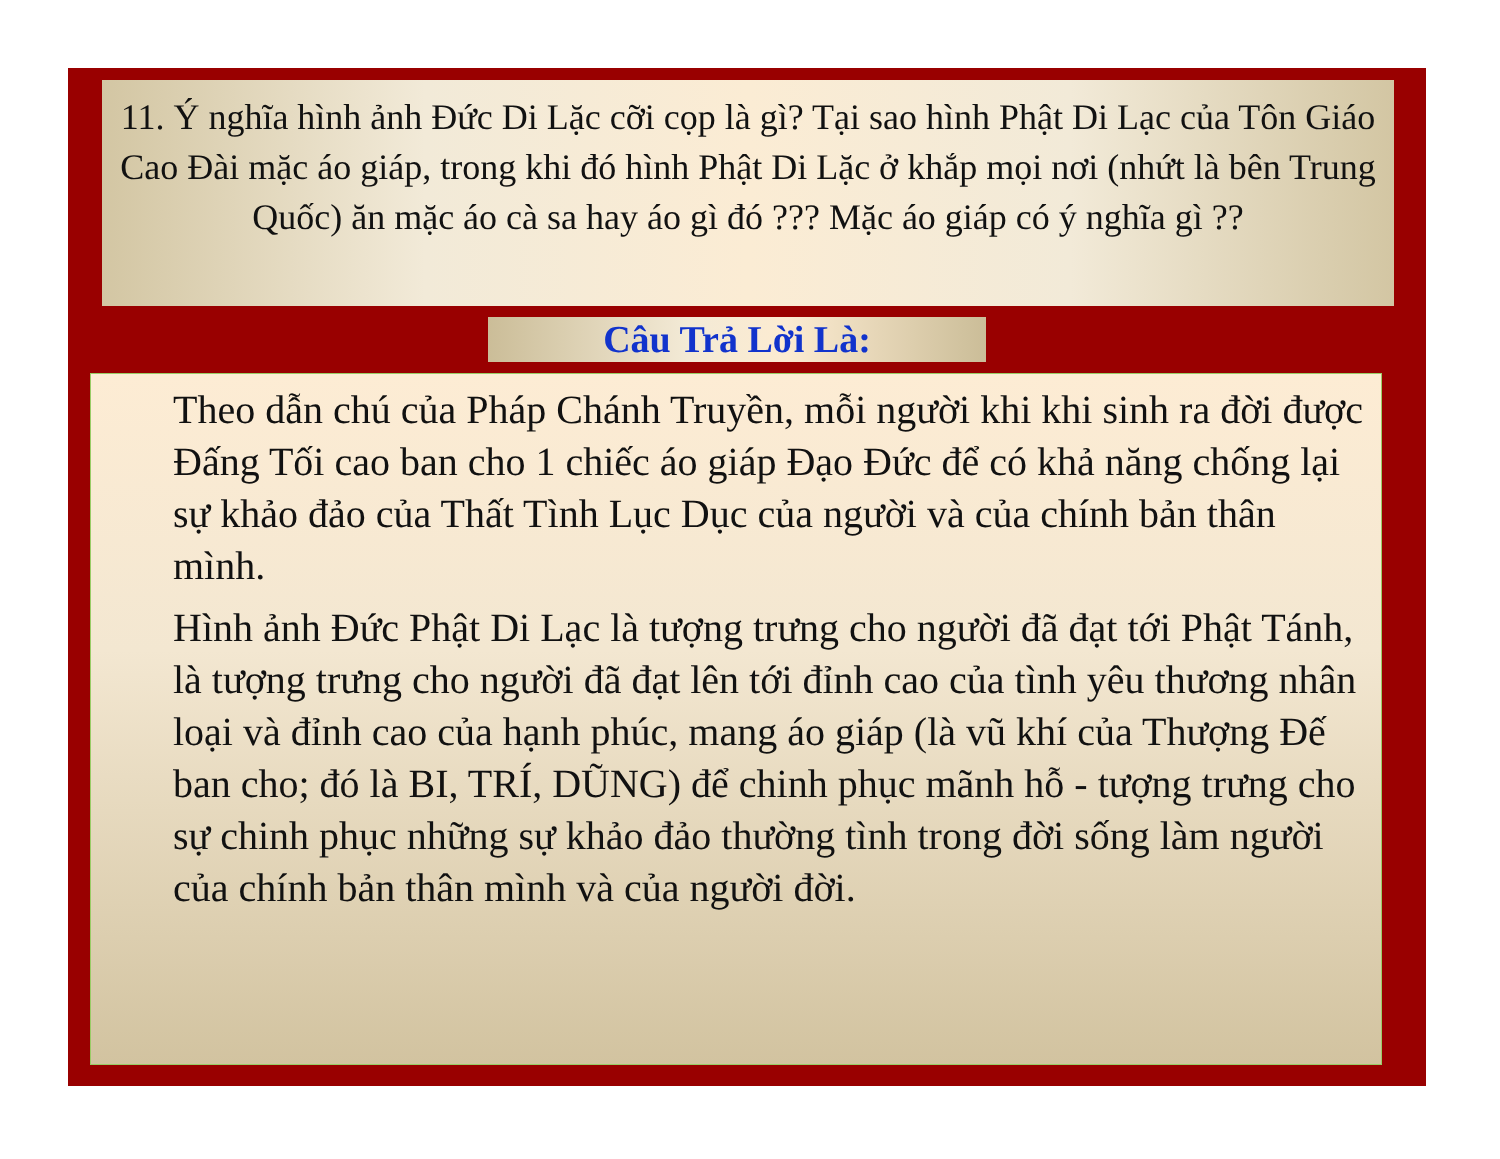11. Ý nghĩa hình ảnh Đức Di Lặc cỡi cọp là gì? Tại sao hình Phật Di Lạc của Tôn Giáo Cao Đài mặc áo giáp, trong khi đó hình Phật Di Lặc ở khắp mọi nơi (nhứt là bên Trung Quốc) ăn mặc áo cà sa hay áo gì đó ??? Mặc áo giáp có ý nghĩa gì ??
Câu Trả Lời Là:
Theo dẫn chú của Pháp Chánh Truyền, mỗi người khi khi sinh ra đời được Đấng Tối cao ban cho 1 chiếc áo giáp Đạo Đức để có khả năng chống lại sự khảo đảo của Thất Tình Lục Dục của người và của chính bản thân mình.
Hình ảnh Đức Phật Di Lạc là tượng trưng cho người đã đạt tới Phật Tánh, là tượng trưng cho người đã đạt lên tới đỉnh cao của tình yêu thương nhân loại và đỉnh cao của hạnh phúc, mang áo giáp (là vũ khí của Thượng Đế ban cho; đó là BI, TRÍ, DŨNG) để chinh phục mãnh hỗ - tượng trưng cho sự chinh phục những sự khảo đảo thường tình trong đời sống làm người của chính bản thân mình và của người đời.